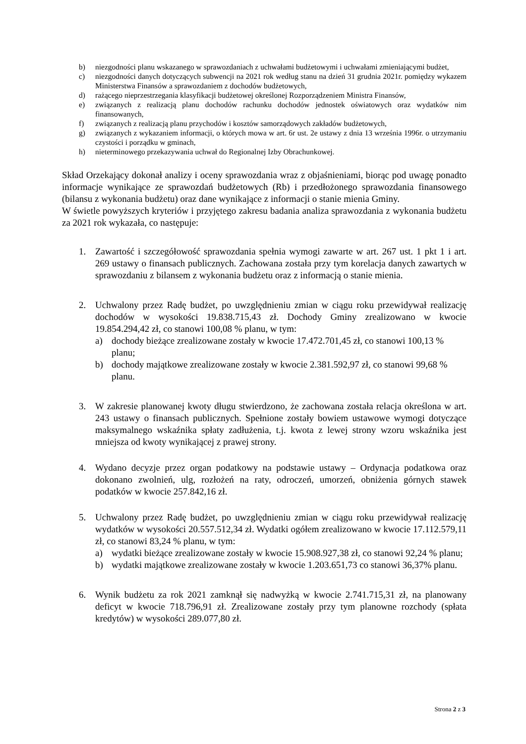b) niezgodności planu wskazanego w sprawozdaniach z uchwałami budżetowymi i uchwałami zmieniającymi budżet,
c) niezgodności danych dotyczących subwencji na 2021 rok według stanu na dzień 31 grudnia 2021r. pomiędzy wykazem Ministerstwa Finansów a sprawozdaniem z dochodów budżetowych,
d) rażącego nieprzestrzegania klasyfikacji budżetowej określonej Rozporządzeniem Ministra Finansów,
e) związanych z realizacją planu dochodów rachunku dochodów jednostek oświatowych oraz wydatków nim finansowanych,
f) związanych z realizacją planu przychodów i kosztów samorządowych zakładów budżetowych,
g) związanych z wykazaniem informacji, o których mowa w art. 6r ust. 2e ustawy z dnia 13 września 1996r. o utrzymaniu czystości i porządku w gminach,
h) nieterminowego przekazywania uchwał do Regionalnej Izby Obrachunkowej.
Skład Orzekający dokonał analizy i oceny sprawozdania wraz z objaśnieniami, biorąc pod uwagę ponadto informacje wynikające ze sprawozdań budżetowych (Rb) i przedłożonego sprawozdania finansowego (bilansu z wykonania budżetu) oraz dane wynikające z informacji o stanie mienia Gminy.
W świetle powyższych kryteriów i przyjętego zakresu badania analiza sprawozdania z wykonania budżetu za 2021 rok wykazała, co następuje:
1. Zawartość i szczegółowość sprawozdania spełnia wymogi zawarte w art. 267 ust. 1 pkt 1 i art. 269 ustawy o finansach publicznych. Zachowana została przy tym korelacja danych zawartych w sprawozdaniu z bilansem z wykonania budżetu oraz z informacją o stanie mienia.
2. Uchwalony przez Radę budżet, po uwzględnieniu zmian w ciągu roku przewidywał realizację dochodów w wysokości 19.838.715,43 zł. Dochody Gminy zrealizowano w kwocie 19.854.294,42 zł, co stanowi 100,08 % planu, w tym:
a) dochody bieżące zrealizowane zostały w kwocie 17.472.701,45 zł, co stanowi 100,13 % planu;
b) dochody majątkowe zrealizowane zostały w kwocie 2.381.592,97 zł, co stanowi 99,68 % planu.
3. W zakresie planowanej kwoty długu stwierdzono, że zachowana została relacja określona w art. 243 ustawy o finansach publicznych. Spełnione zostały bowiem ustawowe wymogi dotyczące maksymalnego wskaźnika spłaty zadłużenia, t.j. kwota z lewej strony wzoru wskaźnika jest mniejsza od kwoty wynikającej z prawej strony.
4. Wydano decyzje przez organ podatkowy na podstawie ustawy – Ordynacja podatkowa oraz dokonano zwolnień, ulg, rozłożeń na raty, odroczeń, umorzeń, obniżenia górnych stawek podatków w kwocie 257.842,16 zł.
5. Uchwalony przez Radę budżet, po uwzględnieniu zmian w ciągu roku przewidywał realizację wydatków w wysokości 20.557.512,34 zł. Wydatki ogółem zrealizowano w kwocie 17.112.579,11 zł, co stanowi 83,24 % planu, w tym:
a) wydatki bieżące zrealizowane zostały w kwocie 15.908.927,38 zł, co stanowi 92,24 % planu;
b) wydatki majątkowe zrealizowane zostały w kwocie 1.203.651,73 co stanowi 36,37% planu.
6. Wynik budżetu za rok 2021 zamknął się nadwyżką w kwocie 2.741.715,31 zł, na planowany deficyt w kwocie 718.796,91 zł. Zrealizowane zostały przy tym planowne rozchody (spłata kredytów) w wysokości 289.077,80 zł.
Strona 2 z 3